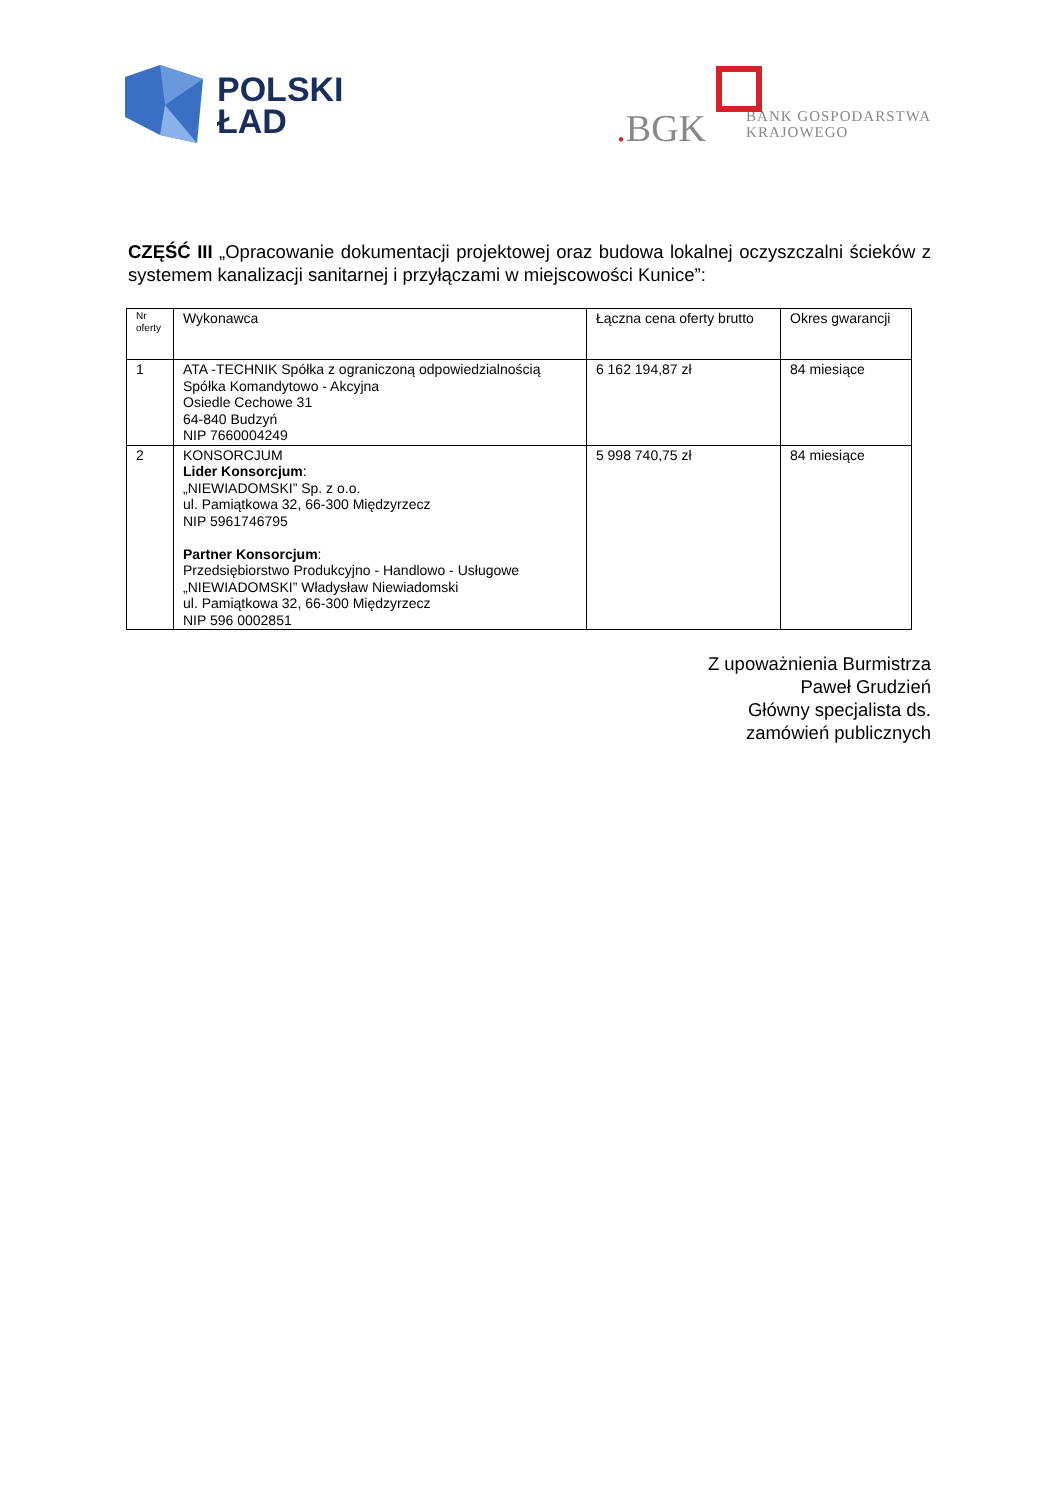POLSKI
ŁAD
. BGK
BANK GOSPODARSTWA
KRAJOWEGO
CZĘŚĆ III „Opracowanie dokumentacji projektowej oraz budowa lokalnej oczyszczalni ścieków z systemem kanalizacji sanitarnej i przyłączami w miejscowości Kunice”:
| Nr oferty | Wykonawca | Łączna cena oferty brutto | Okres gwarancji |
| --- | --- | --- | --- |
| 1 | ATA -TECHNIK Spółka z ograniczoną odpowiedzialnością Spółka Komandytowo - Akcyjna Osiedle Cechowe 31 64-840 Budzyń NIP 7660004249 | 6 162 194,87 zł | 84 miesiące |
| 2 | KONSORCJUM Lider Konsorcjum : „NIEWIADOMSKI” Sp. z o.o. ul. Pamiątkowa 32, 66-300 Międzyrzecz NIP 5961746795 Partner Konsorcjum : Przedsiębiorstwo Produkcyjno - Handlowo - Usługowe „NIEWIADOMSKI” Władysław Niewiadomski ul. Pamiątkowa 32, 66-300 Międzyrzecz NIP 596 0002851 | 5 998 740,75 zł | 84 miesiące |
Z upoważnienia Burmistrza
Paweł Grudzień
Główny specjalista ds.
zamówień publicznych